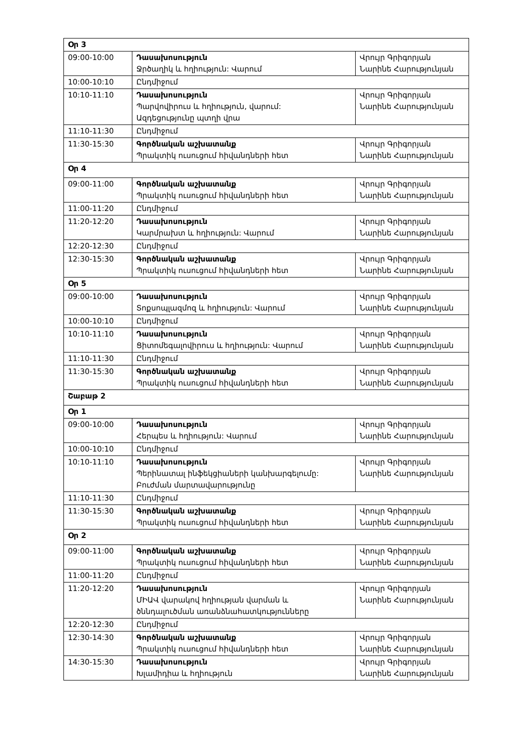| Օր 3 | | |
| 09:00-10:00 | Դասախոսություն Ջրծաղիկ և հղիություն: Վարում | Վրույր Գրիգորյան Նարինե Հարությունյան |
| 10:00-10:10 | Ընդմիջում | |
| 10:10-11:10 | Դասախոսություն Պարվովիրուս և հղիություն, վարում: Ազդեցությունը պտղի վրա | Վրույր Գրիգորյան Նարինե Հարությունյան |
| 11:10-11:30 | Ընդմիջում | |
| 11:30-15:30 | Գործնական աշխատանք Պրակտիկ ուսուցում հիվանդների հետ | Վրույր Գրիգորյան Նարինե Հարությունյան |
| Օր 4 | | |
| 09:00-11:00 | Գործնական աշխատանք Պրակտիկ ուսուցում հիվանդների հետ | Վրույր Գրիգորյան Նարինե Հարությունյան |
| 11:00-11:20 | Ընդմիջում | |
| 11:20-12:20 | Դասախոսություն Կարմրախտ և հղիություն: Վարում | Վրույր Գրիգորյան Նարինե Հարությունյան |
| 12:20-12:30 | Ընդմիջում | |
| 12:30-15:30 | Գործնական աշխատանք Պրակտիկ ուսուցում հիվանդների հետ | Վրույր Գրիգորյան Նարինե Հարությունյան |
| Օր 5 | | |
| 09:00-10:00 | Դասախոսություն Տոքսոպլազմոզ և հղիություն: Վարում | Վրույր Գրիգորյան Նարինե Հարությունյան |
| 10:00-10:10 | Ընդմիջում | |
| 10:10-11:10 | Դասախոսություն Ցիտոմեգալովիրուս և հղիություն: Վարում | Վրույր Գրիգորյան Նարինե Հարությունյան |
| 11:10-11:30 | Ընդմիջում | |
| 11:30-15:30 | Գործնական աշխատանք Պրակտիկ ուսուցում հիվանդների հետ | Վրույր Գրիգորյան Նարինե Հարությունյան |
| Շաբաթ 2 | | |
| Օր 1 | | |
| 09:00-10:00 | Դասախոսություն Հերպես և հղիություն: Վարում | Վրույր Գրիգորյան Նարինե Հարությունյան |
| 10:00-10:10 | Ընդմիջում | |
| 10:10-11:10 | Դասախոսություն Պերինատալ ինֆեկցիաների կանխարգելումը: Բուժման մարտավարությունը | Վրույր Գրիգորյան Նարինե Հարությունյան |
| 11:10-11:30 | Ընդմիջում | |
| 11:30-15:30 | Գործնական աշխատանք Պրակտիկ ուսուցում հիվանդների հետ | Վրույր Գրիգորյան Նարինե Հարությունյան |
| Օր 2 | | |
| 09:00-11:00 | Գործնական աշխատանք Պրակտիկ ուսուցում հիվանդների հետ | Վրույր Գրիգորյան Նարինե Հարությունյան |
| 11:00-11:20 | Ընդմիջում | |
| 11:20-12:20 | Դասախոսություն ՄԻԱՎ վարակով հղիության վարման և ծննդալուծման առանձնահատկությունները | Վրույր Գրիգորյան Նարինե Հարությունյան |
| 12:20-12:30 | Ընդմիջում | |
| 12:30-14:30 | Գործնական աշխատանք Պրակտիկ ուսուցում հիվանդների հետ | Վրույր Գրիգորյան Նարինե Հարությունյան |
| 14:30-15:30 | Դասախոսություն Խլամիդիա և հղիություն | Վրույր Գրիգորյան Նարինե Հարությունյան |